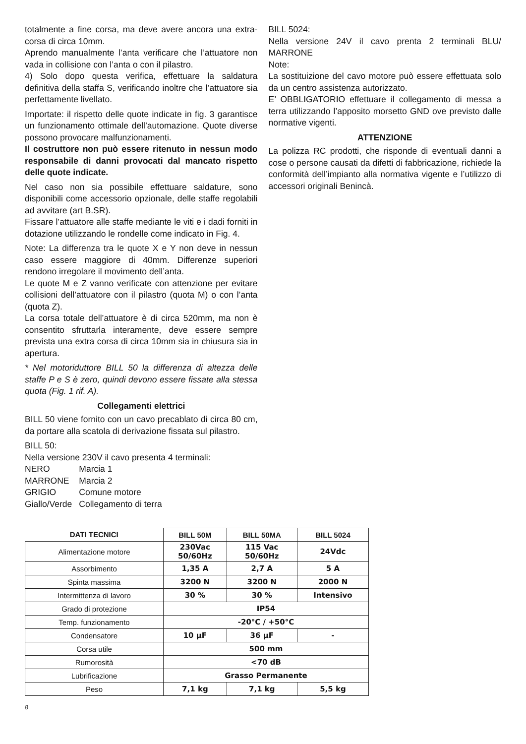totalmente a fine corsa, ma deve avere ancora una extra-corsa di circa 10mm.
Aprendo manualmente l’anta verificare che l’attuatore non vada in collisione con l’anta o con il pilastro.
4) Solo dopo questa verifica, effettuare la saldatura definitiva della staffa S, verificando inoltre che l’attuatore sia perfettamente livellato.
Importate: il rispetto delle quote indicate in fig. 3 garantisce un funzionamento ottimale dell’automazione. Quote diverse possono provocare malfunzionamenti.
Il costruttore non può essere ritenuto in nessun modo responsabile di danni provocati dal mancato rispetto delle quote indicate.
Nel caso non sia possibile effettuare saldature, sono disponibili come accessorio opzionale, delle staffe regolabili ad avvitare (art B.SR).
Fissare l’attuatore alle staffe mediante le viti e i dadi forniti in dotazione utilizzando le rondelle come indicato in Fig. 4.
Note: La differenza tra le quote X e Y non deve in nessun caso essere maggiore di 40mm. Differenze superiori rendono irregolare il movimento dell’anta.
Le quote M e Z vanno verificate con attenzione per evitare collisioni dell’attuatore con il pilastro (quota M) o con l’anta (quota Z).
La corsa totale dell’attuatore è di circa 520mm, ma non è consentito sfruttarla interamente, deve essere sempre prevista una extra corsa di circa 10mm sia in chiusura sia in apertura.
* Nel motoriduttore BILL 50 la differenza di altezza delle staffe P e S è zero, quindi devono essere fissate alla stessa quota (Fig. 1 rif. A).
Collegamenti elettrici
BILL 50 viene fornito con un cavo precablato di circa 80 cm, da portare alla scatola di derivazione fissata sul pilastro.
BILL 50:
Nella versione 230V il cavo presenta 4 terminali:
| NERO | Marcia 1 |
| MARRONE | Marcia 2 |
| GRIGIO | Comune motore |
| Giallo/Verde | Collegamento di terra |
BILL 5024:
Nella versione 24V il cavo prenta 2 terminali BLU/ MARRONE
Note:
La sostituizione del cavo motore può essere effettuata solo da un centro assistenza autorizzato.
E’ OBBLIGATORIO effettuare il collegamento di messa a terra utilizzando l’apposito morsetto GND ove previsto dalle normative vigenti.
ATTENZIONE
La polizza RC prodotti, che risponde di eventuali danni a cose o persone causati da difetti di fabbricazione, richiede la conformità dell’impianto alla normativa vigente e l’utilizzo di accessori originali Benincà.
| DATI TECNICI | BILL 50M | BILL 50MA | BILL 5024 |
| --- | --- | --- | --- |
| Alimentazione motore | 230Vac 50/60Hz | 115 Vac 50/60Hz | 24Vdc |
| Assorbimento | 1,35 A | 2,7 A | 5 A |
| Spinta massima | 3200 N | 3200 N | 2000 N |
| Intermittenza di lavoro | 30 % | 30 % | Intensivo |
| Grado di protezione | IP54 | | |
| Temp. funzionamento | -20°C / +50°C | | |
| Condensatore | 10 μF | 36 μF | - |
| Corsa utile | 500 mm | | |
| Rumorosità | <70 dB | | |
| Lubrificazione | Grasso Permanente | | |
| Peso | 7,1 kg | 7,1 kg | 5,5 kg |
8